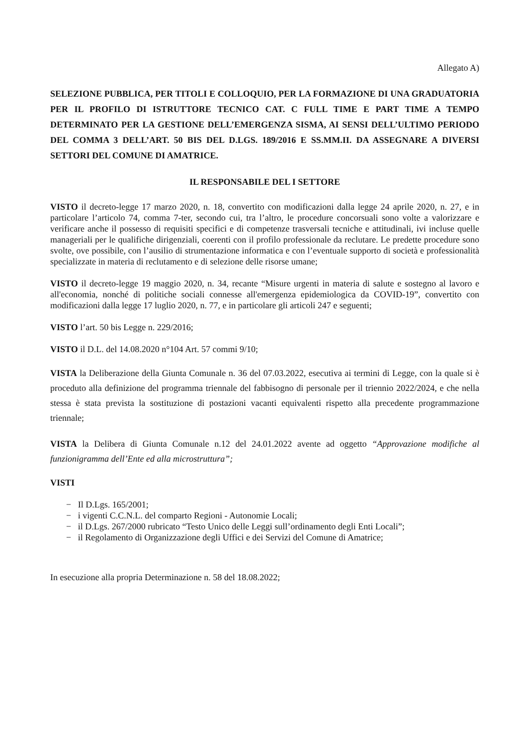Allegato A)
SELEZIONE PUBBLICA, PER TITOLI E COLLOQUIO, PER LA FORMAZIONE DI UNA GRADUATORIA PER IL PROFILO DI ISTRUTTORE TECNICO CAT. C FULL TIME E PART TIME A TEMPO DETERMINATO PER LA GESTIONE DELL’EMERGENZA SISMA, AI SENSI DELL’ULTIMO PERIODO DEL COMMA 3 DELL’ART. 50 BIS DEL D.LGS. 189/2016 E SS.MM.II. DA ASSEGNARE A DIVERSI SETTORI DEL COMUNE DI AMATRICE.
IL RESPONSABILE DEL I SETTORE
VISTO il decreto-legge 17 marzo 2020, n. 18, convertito con modificazioni dalla legge 24 aprile 2020, n. 27, e in particolare l’articolo 74, comma 7-ter, secondo cui, tra l’altro, le procedure concorsuali sono volte a valorizzare e verificare anche il possesso di requisiti specifici e di competenze trasversali tecniche e attitudinali, ivi incluse quelle manageriali per le qualifiche dirigenziali, coerenti con il profilo professionale da reclutare. Le predette procedure sono svolte, ove possibile, con l’ausilio di strumentazione informatica e con l’eventuale supporto di società e professionalità specializzate in materia di reclutamento e di selezione delle risorse umane;
VISTO il decreto-legge 19 maggio 2020, n. 34, recante “Misure urgenti in materia di salute e sostegno al lavoro e all'economia, nonché di politiche sociali connesse all'emergenza epidemiologica da COVID-19”, convertito con modificazioni dalla legge 17 luglio 2020, n. 77, e in particolare gli articoli 247 e seguenti;
VISTO l’art. 50 bis Legge n. 229/2016;
VISTO il D.L. del 14.08.2020 n°104 Art. 57 commi 9/10;
VISTA la Deliberazione della Giunta Comunale n. 36 del 07.03.2022, esecutiva ai termini di Legge, con la quale si è proceduto alla definizione del programma triennale del fabbisogno di personale per il triennio 2022/2024, e che nella stessa è stata prevista la sostituzione di postazioni vacanti equivalenti rispetto alla precedente programmazione triennale;
VISTA la Delibera di Giunta Comunale n.12 del 24.01.2022 avente ad oggetto “Approvazione modifiche al funzionigramma dell’Ente ed alla microstruttura”;
VISTI
− Il D.Lgs. 165/2001;
− i vigenti C.C.N.L. del comparto Regioni - Autonomie Locali;
− il D.Lgs. 267/2000 rubricato “Testo Unico delle Leggi sull’ordinamento degli Enti Locali”;
− il Regolamento di Organizzazione degli Uffici e dei Servizi del Comune di Amatrice;
In esecuzione alla propria Determinazione n. 58 del 18.08.2022;